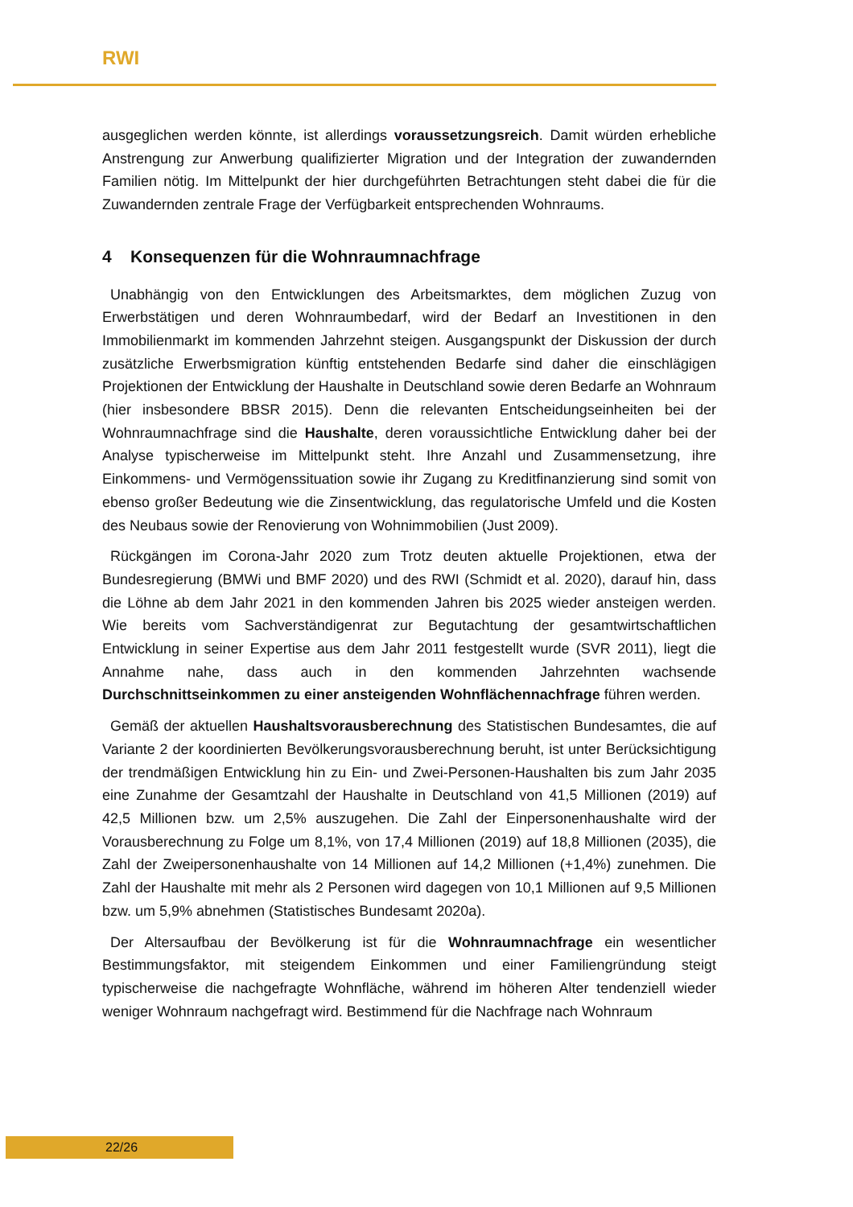RWI
ausgeglichen werden könnte, ist allerdings voraussetzungsreich. Damit würden erhebliche Anstrengung zur Anwerbung qualifizierter Migration und der Integration der zuwandernden Familien nötig. Im Mittelpunkt der hier durchgeführten Betrachtungen steht dabei die für die Zuwandernden zentrale Frage der Verfügbarkeit entsprechenden Wohnraums.
4 Konsequenzen für die Wohnraumnachfrage
Unabhängig von den Entwicklungen des Arbeitsmarktes, dem möglichen Zuzug von Erwerbstätigen und deren Wohnraumbedarf, wird der Bedarf an Investitionen in den Immobilienmarkt im kommenden Jahrzehnt steigen. Ausgangspunkt der Diskussion der durch zusätzliche Erwerbsmigration künftig entstehenden Bedarfe sind daher die einschlägigen Projektionen der Entwicklung der Haushalte in Deutschland sowie deren Bedarfe an Wohnraum (hier insbesondere BBSR 2015). Denn die relevanten Entscheidungseinheiten bei der Wohnraumnachfrage sind die Haushalte, deren voraussichtliche Entwicklung daher bei der Analyse typischerweise im Mittelpunkt steht. Ihre Anzahl und Zusammensetzung, ihre Einkommens- und Vermögenssituation sowie ihr Zugang zu Kreditfinanzierung sind somit von ebenso großer Bedeutung wie die Zinsentwicklung, das regulatorische Umfeld und die Kosten des Neubaus sowie der Renovierung von Wohnimmobilien (Just 2009).
Rückgängen im Corona-Jahr 2020 zum Trotz deuten aktuelle Projektionen, etwa der Bundesregierung (BMWi und BMF 2020) und des RWI (Schmidt et al. 2020), darauf hin, dass die Löhne ab dem Jahr 2021 in den kommenden Jahren bis 2025 wieder ansteigen werden. Wie bereits vom Sachverständigenrat zur Begutachtung der gesamtwirtschaftlichen Entwicklung in seiner Expertise aus dem Jahr 2011 festgestellt wurde (SVR 2011), liegt die Annahme nahe, dass auch in den kommenden Jahrzehnten wachsende Durchschnittseinkommen zu einer ansteigenden Wohnflächennachfrage führen werden.
Gemäß der aktuellen Haushaltsvorausberechnung des Statistischen Bundesamtes, die auf Variante 2 der koordinierten Bevölkerungsvorausberechnung beruht, ist unter Berücksichtigung der trendmäßigen Entwicklung hin zu Ein- und Zwei-Personen-Haushalten bis zum Jahr 2035 eine Zunahme der Gesamtzahl der Haushalte in Deutschland von 41,5 Millionen (2019) auf 42,5 Millionen bzw. um 2,5% auszugehen. Die Zahl der Einpersonenhaushalte wird der Vorausberechnung zu Folge um 8,1%, von 17,4 Millionen (2019) auf 18,8 Millionen (2035), die Zahl der Zweipersonenhaushalte von 14 Millionen auf 14,2 Millionen (+1,4%) zunehmen. Die Zahl der Haushalte mit mehr als 2 Personen wird dagegen von 10,1 Millionen auf 9,5 Millionen bzw. um 5,9% abnehmen (Statistisches Bundesamt 2020a).
Der Altersaufbau der Bevölkerung ist für die Wohnraumnachfrage ein wesentlicher Bestimmungsfaktor, mit steigendem Einkommen und einer Familiengründung steigt typischerweise die nachgefragte Wohnfläche, während im höheren Alter tendenziell wieder weniger Wohnraum nachgefragt wird. Bestimmend für die Nachfrage nach Wohnraum
22/26